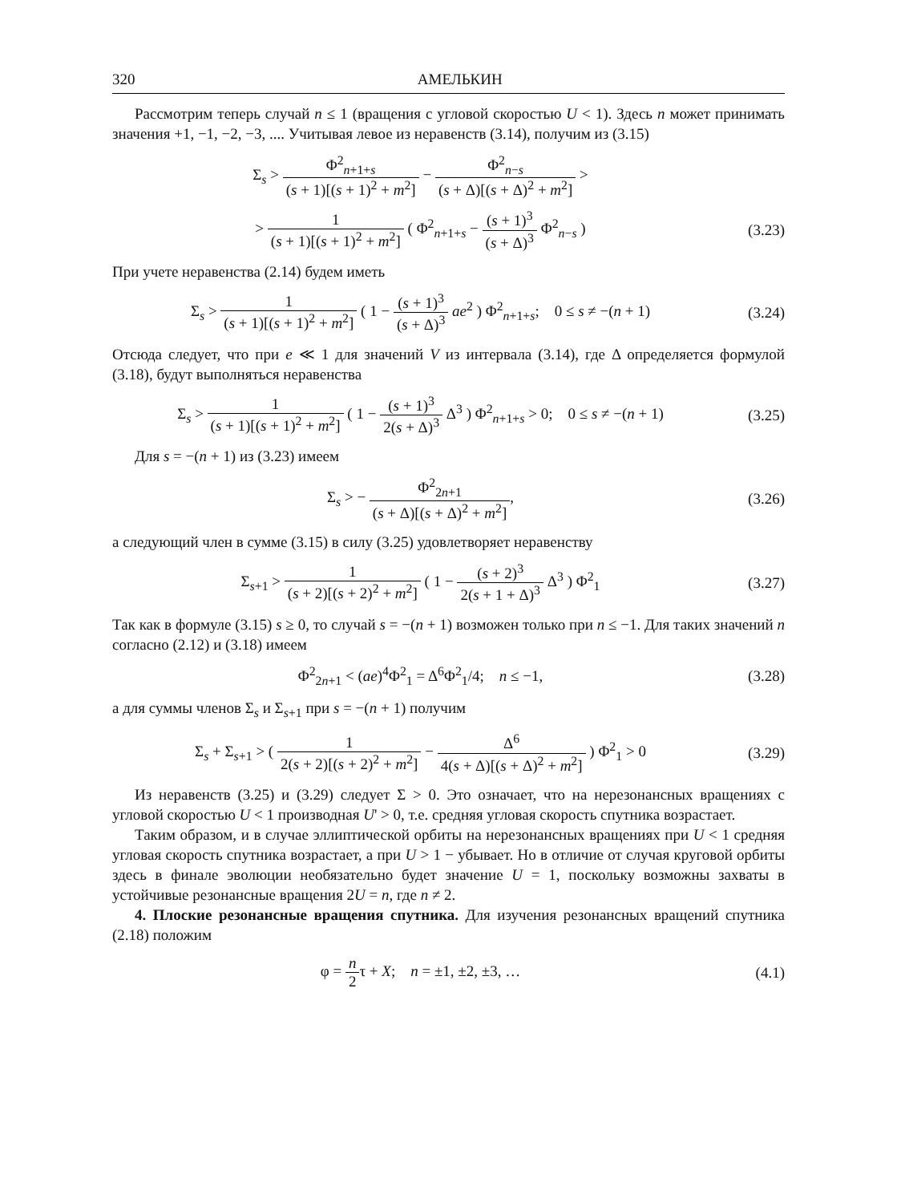320 АМЕЛЬКИН
Рассмотрим теперь случай n ≤ 1 (вращения с угловой скоростью U < 1). Здесь n может принимать значения +1, −1, −2, −3, .... Учитывая левое из неравенств (3.14), получим из (3.15)
Σ<sub>s</sub> > Φ<sup>2</sup><sub>n+1+s</sub> (s + 1)[(s + 1)<sup>2</sup> + m<sup>2</sup>] − Φ<sup>2</sup><sub>n−s</sub> (s + Δ)[(s + Δ)<sup>2</sup> + m<sup>2</sup>] >
> 1 (s + 1)[(s + 1)<sup>2</sup> + m<sup>2</sup>] ( Φ<sup>2</sup><sub>n+1+s</sub> − (s + 1)<sup>3</sup> (s + Δ)<sup>3</sup> Φ<sup>2</sup><sub>n−s</sub> )
(3.23)
При учете неравенства (2.14) будем иметь
Σ<sub>s</sub> > 1 (s + 1)[(s + 1)<sup>2</sup> + m<sup>2</sup>] ( 1 − (s + 1)<sup>3</sup> (s + Δ)<sup>3</sup> ae<sup>2</sup> ) Φ<sup>2</sup><sub>n+1+s</sub>; 0 ≤ s ≠ −(n + 1)
(3.24)
Отсюда следует, что при e ≪ 1 для значений V из интервала (3.14), где Δ определяется формулой (3.18), будут выполняться неравенства
Σ<sub>s</sub> > 1 (s + 1)[(s + 1)<sup>2</sup> + m<sup>2</sup>] ( 1 − (s + 1)<sup>3</sup> 2(s + Δ)<sup>3</sup> Δ<sup>3</sup> ) Φ<sup>2</sup><sub>n+1+s</sub> > 0; 0 ≤ s ≠ −(n + 1)
(3.25)
Для s = −(n + 1) из (3.23) имеем
Σ<sub>s</sub> > − Φ<sup>2</sup><sub>2n+1</sub> (s + Δ)[(s + Δ)<sup>2</sup> + m<sup>2</sup>],
(3.26)
а следующий член в сумме (3.15) в силу (3.25) удовлетворяет неравенству
Σ<sub>s+1</sub> > 1 (s + 2)[(s + 2)<sup>2</sup> + m<sup>2</sup>] ( 1 − (s + 2)<sup>3</sup> 2(s + 1 + Δ)<sup>3</sup> Δ<sup>3</sup> ) Φ<sup>2</sup><sub>1</sub>
(3.27)
Так как в формуле (3.15) s ≥ 0, то случай s = −(n + 1) возможен только при n ≤ −1. Для таких значений n согласно (2.12) и (3.18) имеем
Φ<sup>2</sup><sub>2n+1</sub> < (ae)<sup>4</sup>Φ<sup>2</sup><sub>1</sub> = Δ<sup>6</sup>Φ<sup>2</sup><sub>1</sub>/4; n ≤ −1,
(3.28)
а для суммы членов Σ<sub>s</sub> и Σ<sub>s+1</sub> при s = −(n + 1) получим
Σ<sub>s</sub> + Σ<sub>s+1</sub> > ( 1 2(s + 2)[(s + 2)<sup>2</sup> + m<sup>2</sup>] − Δ<sup>6</sup> 4(s + Δ)[(s + Δ)<sup>2</sup> + m<sup>2</sup>] ) Φ<sup>2</sup><sub>1</sub> > 0
(3.29)
Из неравенств (3.25) и (3.29) следует Σ > 0. Это означает, что на нерезонансных вращениях с угловой скоростью U < 1 производная U' > 0, т.е. средняя угловая скорость спутника возрастает.
Таким образом, и в случае эллиптической орбиты на нерезонансных вращениях при U < 1 средняя угловая скорость спутника возрастает, а при U > 1 − убывает. Но в отличие от случая круговой орбиты здесь в финале эволюции необязательно будет значение U = 1, поскольку возможны захваты в устойчивые резонансные вращения 2U = n, где n ≠ 2.
4. Плоские резонансные вращения спутника. Для изучения резонансных вращений спутника (2.18) положим
φ = n 2τ + X; n = ±1, ±2, ±3, …
(4.1)